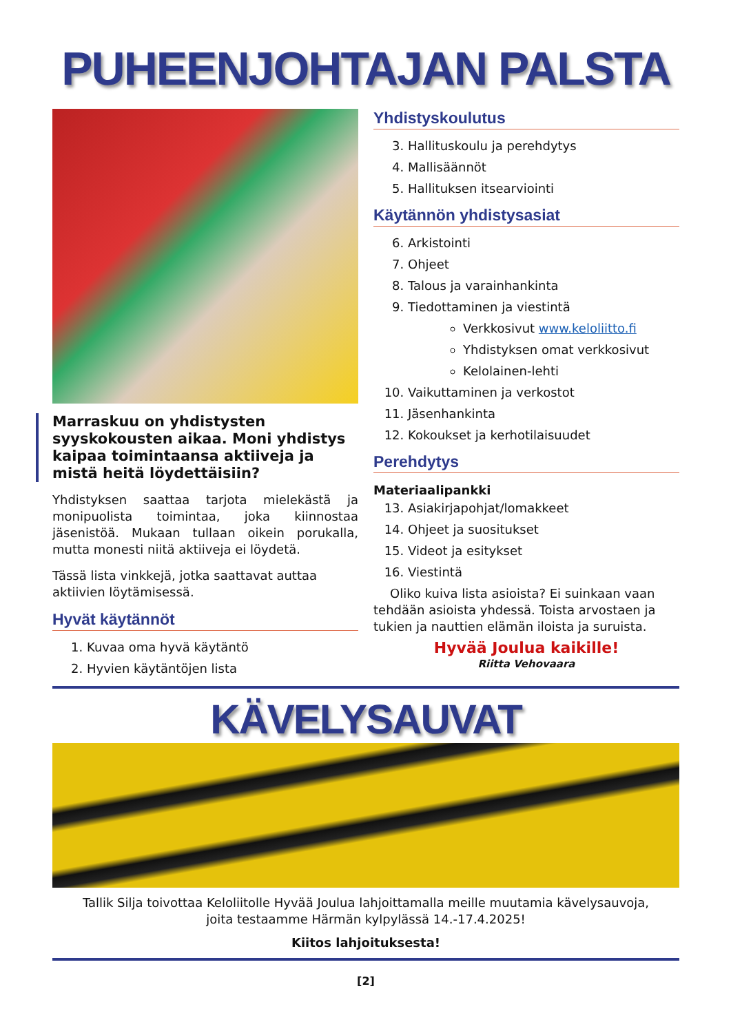PUHEENJOHTAJAN PALSTA
Marraskuu on yhdistysten syyskokousten aikaa. Moni yhdistys kaipaa toimintaansa aktiiveja ja mistä heitä löydettäisiin?
Yhdistyksen saattaa tarjota mielekästä ja monipuolista toimintaa, joka kiinnostaa jäsenistöä. Mukaan tullaan oikein porukalla, mutta monesti niitä aktiiveja ei löydetä.
Tässä lista vinkkejä, jotka saattavat auttaa aktiivien löytämisessä.
Hyvät käytännöt
1. Kuvaa oma hyvä käytäntö
2. Hyvien käytäntöjen lista
Yhdistyskoulutus
3. Hallituskoulu ja perehdytys
4. Mallisäännöt
5. Hallituksen itsearviointi
Käytännön yhdistysasiat
6. Arkistointi
7. Ohjeet
8. Talous ja varainhankinta
9. Tiedottaminen ja viestintä
Verkkosivut www.keloliitto.fi
Yhdistyksen omat verkkosivut
Kelolainen-lehti
10. Vaikuttaminen ja verkostot
11. Jäsenhankinta
12. Kokoukset ja kerhotilaisuudet
Perehdytys
Materiaalipankki
13. Asiakirjapohjat/lomakkeet
14. Ohjeet ja suositukset
15. Videot ja esitykset
16. Viestintä
Oliko kuiva lista asioista? Ei suinkaan vaan tehdään asioista yhdessä. Toista arvostaen ja tukien ja nauttien elämän iloista ja suruista.
Hyvää Joulua kaikille!
Riitta Vehovaara
KÄVELYSAUVAT
Tallik Silja toivottaa Keloliitolle Hyvää Joulua lahjoittamalla meille muutamia kävelysauvoja,
joita testaamme Härmän kylpylässä 14.-17.4.2025!
Kiitos lahjoituksesta!
[2]